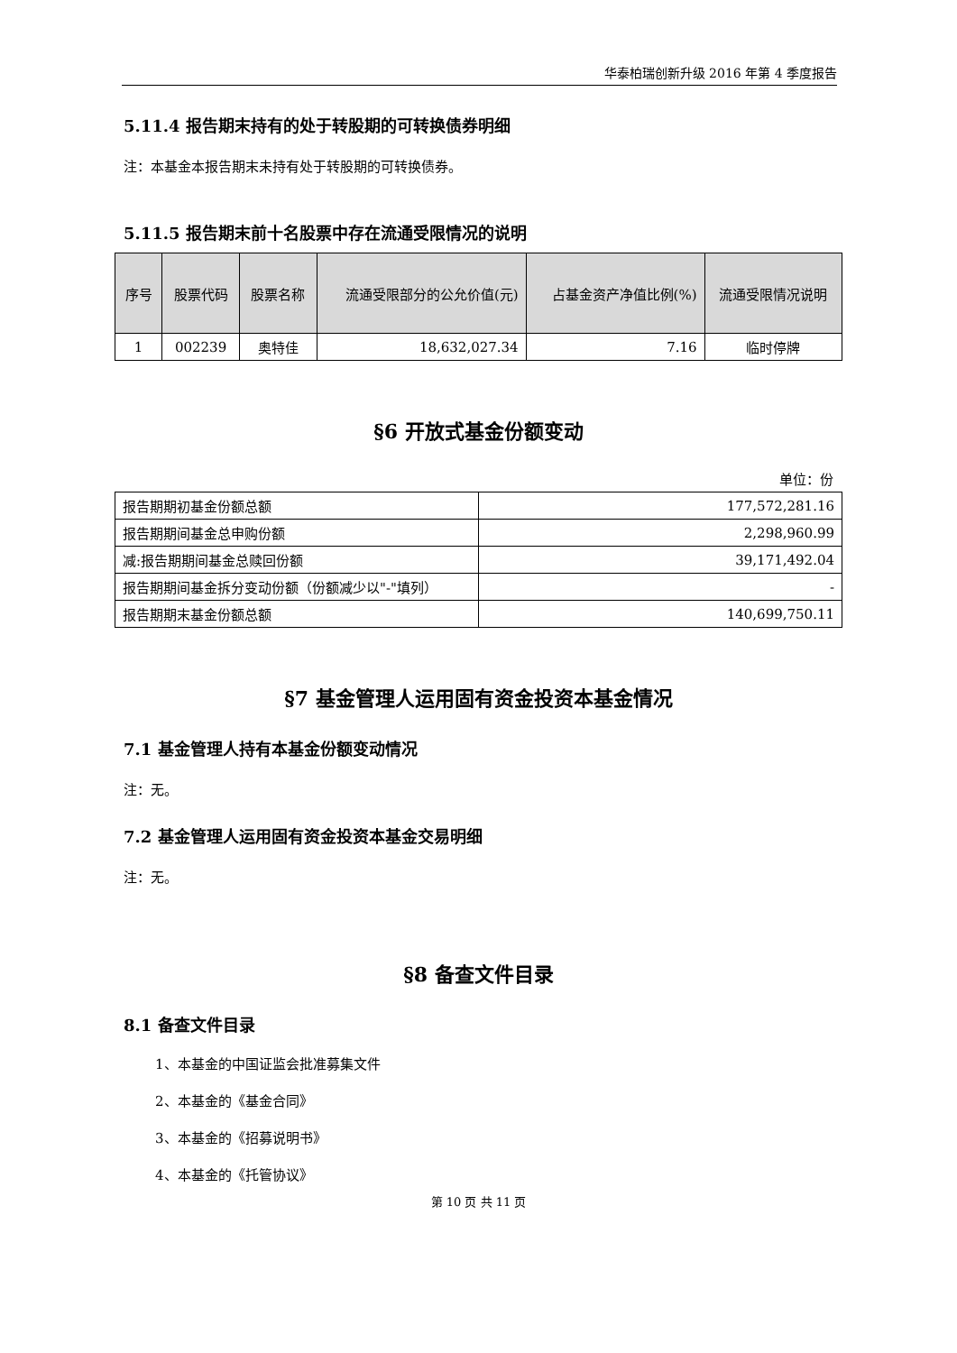华泰柏瑞创新升级 2016 年第 4 季度报告
5.11.4 报告期末持有的处于转股期的可转换债券明细
注：本基金本报告期末未持有处于转股期的可转换债券。
5.11.5 报告期末前十名股票中存在流通受限情况的说明
| 序号 | 股票代码 | 股票名称 | 流通受限部分的公允价值(元) | 占基金资产净值比例(%) | 流通受限情况说明 |
| --- | --- | --- | --- | --- | --- |
| 1 | 002239 | 奥特佳 | 18,632,027.34 | 7.16 | 临时停牌 |
§6 开放式基金份额变动
单位：份
| 报告期期初基金份额总额 | 177,572,281.16 |
| 报告期期间基金总申购份额 | 2,298,960.99 |
| 减:报告期期间基金总赎回份额 | 39,171,492.04 |
| 报告期期间基金拆分变动份额（份额减少以"-"填列） | - |
| 报告期期末基金份额总额 | 140,699,750.11 |
§7 基金管理人运用固有资金投资本基金情况
7.1 基金管理人持有本基金份额变动情况
注：无。
7.2 基金管理人运用固有资金投资本基金交易明细
注：无。
§8 备查文件目录
8.1 备查文件目录
1、本基金的中国证监会批准募集文件
2、本基金的《基金合同》
3、本基金的《招募说明书》
4、本基金的《托管协议》
第 10 页 共 11 页